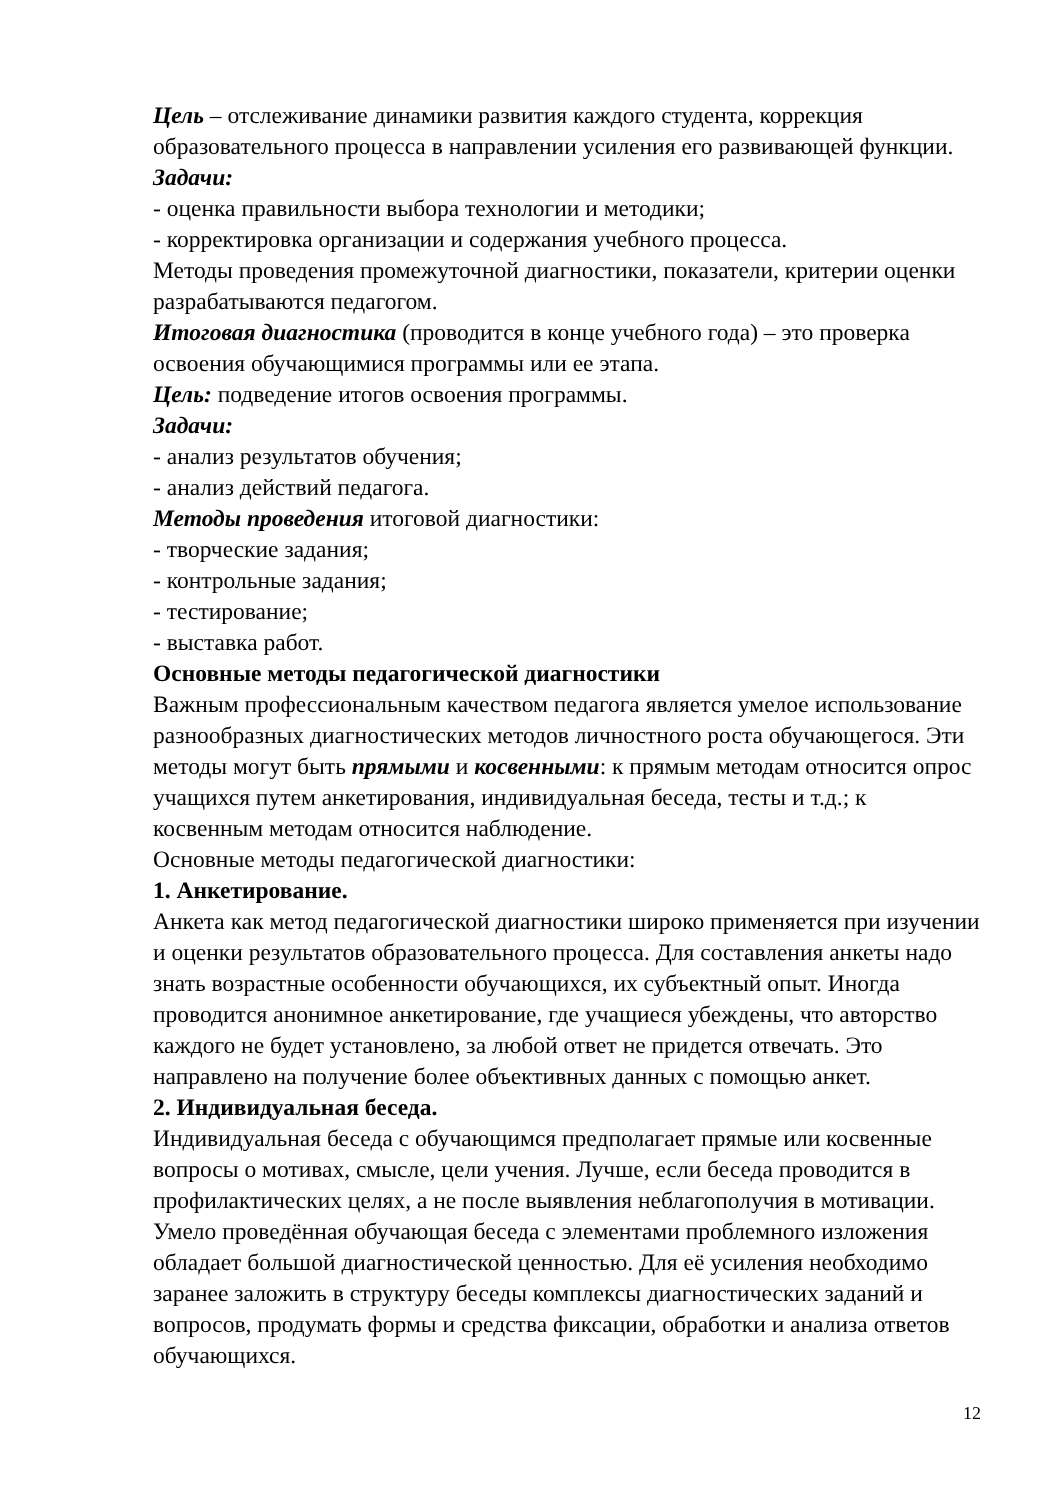Цель – отслеживание динамики развития каждого студента, коррекция образовательного процесса в направлении усиления его развивающей функции.
Задачи:
- оценка правильности выбора технологии и методики;
- корректировка организации и содержания учебного процесса.
Методы проведения промежуточной диагностики, показатели, критерии оценки разрабатываются педагогом.
Итоговая диагностика (проводится в конце учебного года) – это проверка освоения обучающимися программы или ее этапа.
Цель: подведение итогов освоения программы.
Задачи:
- анализ результатов обучения;
- анализ действий педагога.
Методы проведения итоговой диагностики:
- творческие задания;
- контрольные задания;
- тестирование;
- выставка работ.
Основные методы педагогической диагностики
Важным профессиональным качеством педагога является умелое использование разнообразных диагностических методов личностного роста обучающегося. Эти методы могут быть прямыми и косвенными: к прямым методам относится опрос учащихся путем анкетирования, индивидуальная беседа, тесты и т.д.; к косвенным методам относится наблюдение.
Основные методы педагогической диагностики:
1. Анкетирование.
Анкета как метод педагогической диагностики широко применяется при изучении и оценки результатов образовательного процесса. Для составления анкеты надо знать возрастные особенности обучающихся, их субъектный опыт. Иногда проводится анонимное анкетирование, где учащиеся убеждены, что авторство каждого не будет установлено, за любой ответ не придется отвечать. Это направлено на получение более объективных данных с помощью анкет.
2. Индивидуальная беседа.
Индивидуальная беседа с обучающимся предполагает прямые или косвенные вопросы о мотивах, смысле, цели учения. Лучше, если беседа проводится в профилактических целях, а не после выявления неблагополучия в мотивации. Умело проведённая обучающая беседа с элементами проблемного изложения обладает большой диагностической ценностью. Для её усиления необходимо заранее заложить в структуру беседы комплексы диагностических заданий и вопросов, продумать формы и средства фиксации, обработки и анализа ответов обучающихся.
12